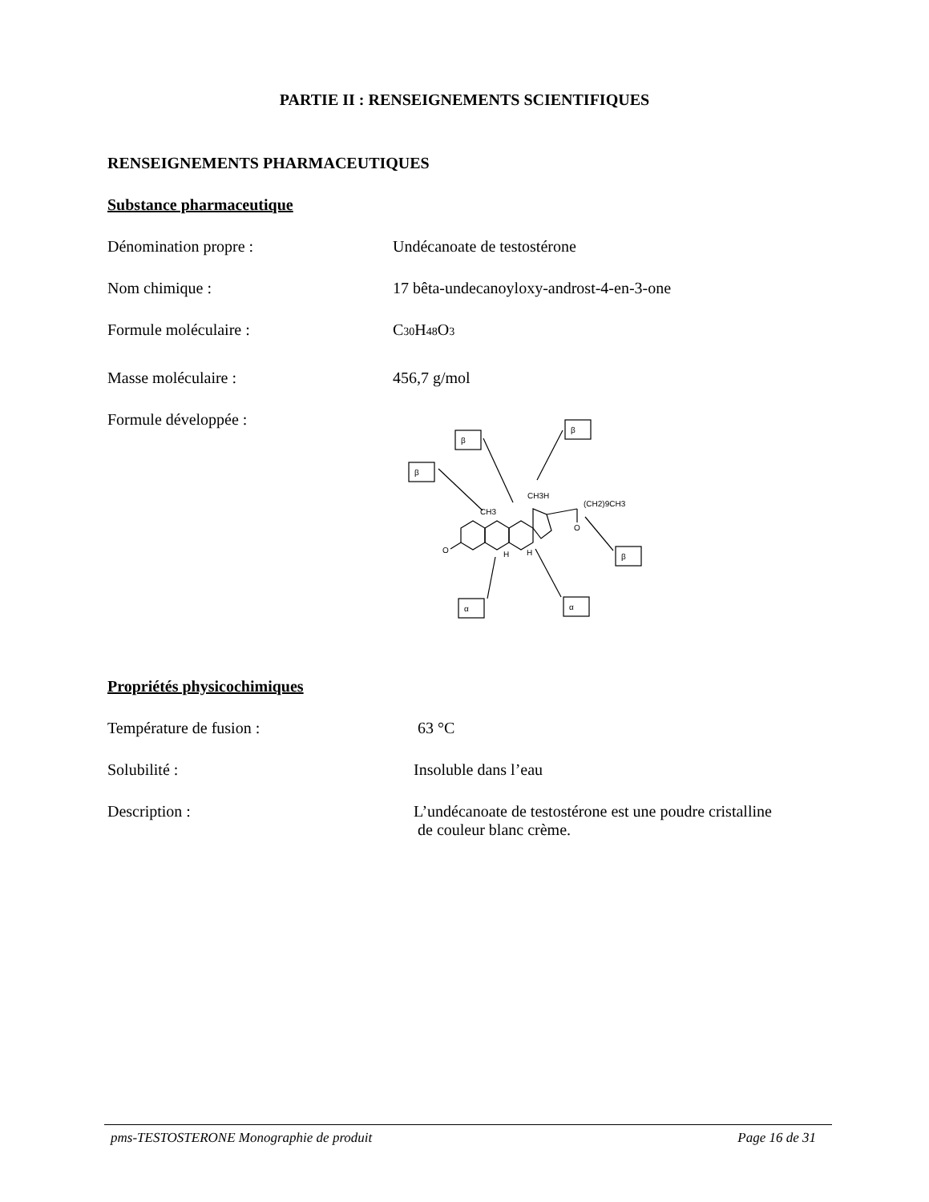PARTIE II : RENSEIGNEMENTS SCIENTIFIQUES
RENSEIGNEMENTS PHARMACEUTIQUES
Substance pharmaceutique
Dénomination propre : Undécanoate de testostérone
Nom chimique : 17 bêta-undecanoyloxy-androst-4-en-3-one
Formule moléculaire : C<sub>30</sub>H<sub>48</sub>O<sub>3</sub>
Masse moléculaire : 456,7 g/mol
Formule développée :
β
β
β
β
α
α
CH3
CH3H
(CH2)9CH3
O
O
H
H
Propriétés physicochimiques
Température de fusion : 63 °C
Solubilité : Insoluble dans l’eau
Description : L’undécanoate de testostérone est une poudre cristalline
de couleur blanc crème.
pms-TESTOSTERONE Monographie de produit Page 16 de 31